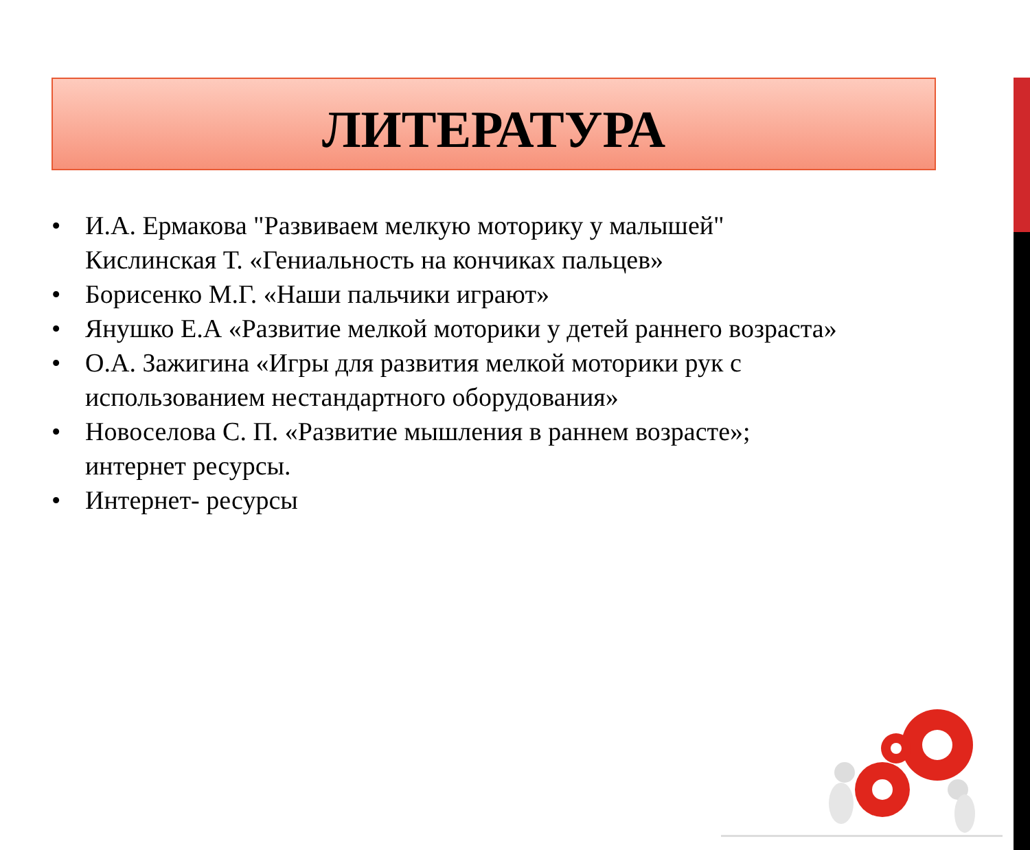ЛИТЕРАТУРА
• И.А. Ермакова "Развиваем мелкую моторику у малышей" Кислинская Т. «Гениальность на кончиках пальцев»
• Борисенко М.Г. «Наши пальчики играют»
• Янушко Е.А «Развитие мелкой моторики у детей раннего возраста»
• О.А. Зажигина «Игры для развития мелкой моторики рук с использованием нестандартного оборудования»
• Новоселова С. П. «Развитие мышления в раннем возрасте»; интернет ресурсы.
• Интернет- ресурсы